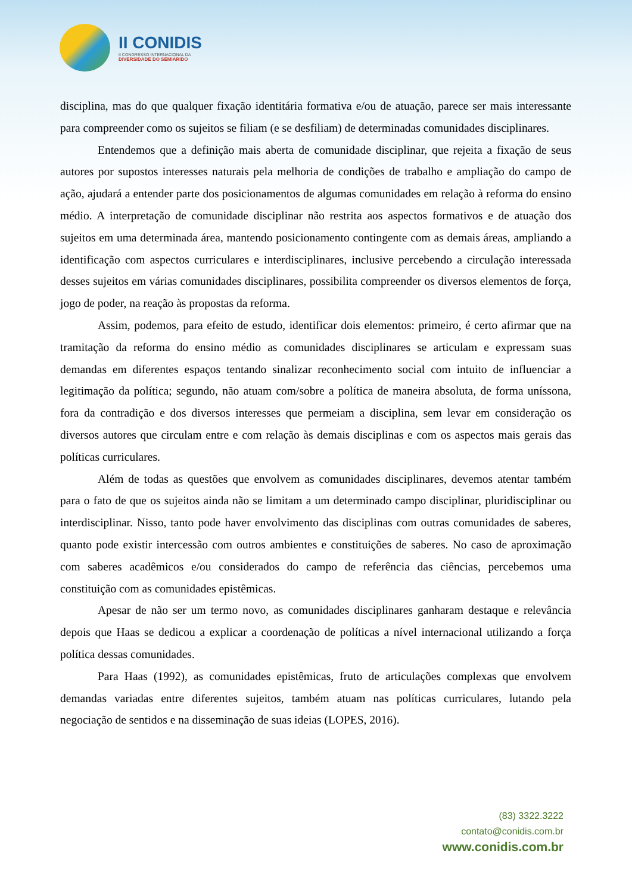II CONIDIS
II CONGRESSO INTERNACIONAL DA
DIVERSIDADE DO SEMIÁRIDO
disciplina, mas do que qualquer fixação identitária formativa e/ou de atuação, parece ser mais interessante para compreender como os sujeitos se filiam (e se desfiliam) de determinadas comunidades disciplinares.
Entendemos que a definição mais aberta de comunidade disciplinar, que rejeita a fixação de seus autores por supostos interesses naturais pela melhoria de condições de trabalho e ampliação do campo de ação, ajudará a entender parte dos posicionamentos de algumas comunidades em relação à reforma do ensino médio. A interpretação de comunidade disciplinar não restrita aos aspectos formativos e de atuação dos sujeitos em uma determinada área, mantendo posicionamento contingente com as demais áreas, ampliando a identificação com aspectos curriculares e interdisciplinares, inclusive percebendo a circulação interessada desses sujeitos em várias comunidades disciplinares, possibilita compreender os diversos elementos de força, jogo de poder, na reação às propostas da reforma.
Assim, podemos, para efeito de estudo, identificar dois elementos: primeiro, é certo afirmar que na tramitação da reforma do ensino médio as comunidades disciplinares se articulam e expressam suas demandas em diferentes espaços tentando sinalizar reconhecimento social com intuito de influenciar a legitimação da política; segundo, não atuam com/sobre a política de maneira absoluta, de forma uníssona, fora da contradição e dos diversos interesses que permeiam a disciplina, sem levar em consideração os diversos autores que circulam entre e com relação às demais disciplinas e com os aspectos mais gerais das políticas curriculares.
Além de todas as questões que envolvem as comunidades disciplinares, devemos atentar também para o fato de que os sujeitos ainda não se limitam a um determinado campo disciplinar, pluridisciplinar ou interdisciplinar. Nisso, tanto pode haver envolvimento das disciplinas com outras comunidades de saberes, quanto pode existir intercessão com outros ambientes e constituições de saberes. No caso de aproximação com saberes acadêmicos e/ou considerados do campo de referência das ciências, percebemos uma constituição com as comunidades epistêmicas.
Apesar de não ser um termo novo, as comunidades disciplinares ganharam destaque e relevância depois que Haas se dedicou a explicar a coordenação de políticas a nível internacional utilizando a força política dessas comunidades.
Para Haas (1992), as comunidades epistêmicas, fruto de articulações complexas que envolvem demandas variadas entre diferentes sujeitos, também atuam nas políticas curriculares, lutando pela negociação de sentidos e na disseminação de suas ideias (LOPES, 2016).
(83) 3322.3222
contato@conidis.com.br
www.conidis.com.br